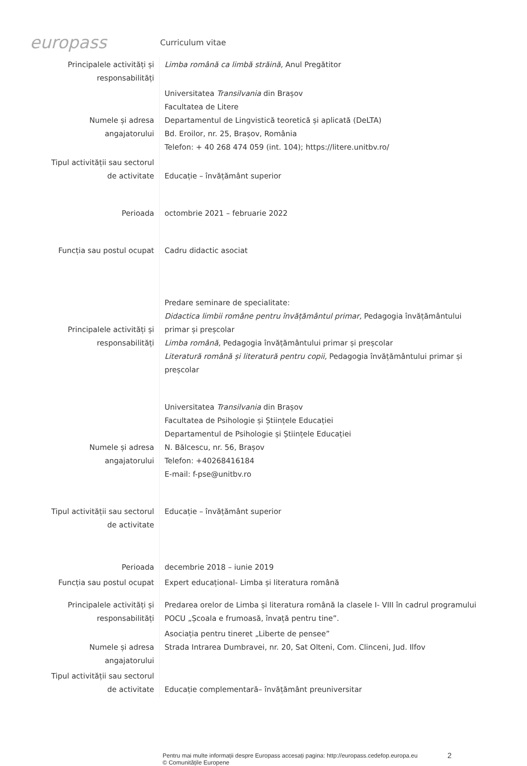europass
Curriculum vitae
| Principalele activități și responsabilități | Limba română ca limbă străină, Anul Pregătitor |
| Numele și adresa angajatorului | Universitatea Transilvania din Brașov Facultatea de Litere Departamentul de Lingvistică teoretică și aplicată (DeLTA) Bd. Eroilor, nr. 25, Brașov, România Telefon: + 40 268 474 059 (int. 104); https://litere.unitbv.ro/ |
| Tipul activității sau sectorul de activitate | Educație – învățământ superior |
| Perioada | octombrie 2021 – februarie 2022 |
| Funcția sau postul ocupat | Cadru didactic asociat |
| Principalele activități și responsabilități | Predare seminare de specialitate: Didactica limbii române pentru învățământul primar, Pedagogia învățământului primar și preșcolar Limba română, Pedagogia învățământului primar și preșcolar Literatură română și literatură pentru copii, Pedagogia învățământului primar și preșcolar |
| Numele și adresa angajatorului | Universitatea Transilvania din Brașov Facultatea de Psihologie și Științele Educației Departamentul de Psihologie și Științele Educației N. Bălcescu, nr. 56, Brașov Telefon: +40268416184 E-mail: f-pse@unitbv.ro |
| Tipul activității sau sectorul de activitate | Educație – învățământ superior |
| Perioada | decembrie 2018 – iunie 2019 |
| Funcția sau postul ocupat | Expert educațional- Limba și literatura română |
| Principalele activități și responsabilități | Predarea orelor de Limba și literatura română la clasele I- VIII în cadrul programului POCU „Școala e frumoasă, învață pentru tine”. |
| Numele și adresa angajatorului | Asociația pentru tineret „Liberte de pensee” Strada Intrarea Dumbravei, nr. 20, Sat Olteni, Com. Clinceni, Jud. Ilfov |
| Tipul activității sau sectorul de activitate | Educație complementară– învățământ preuniversitar |
Pentru mai multe informații despre Europass accesați pagina: http://europass.cedefop.europa.eu
© Comunitățile Europene
2